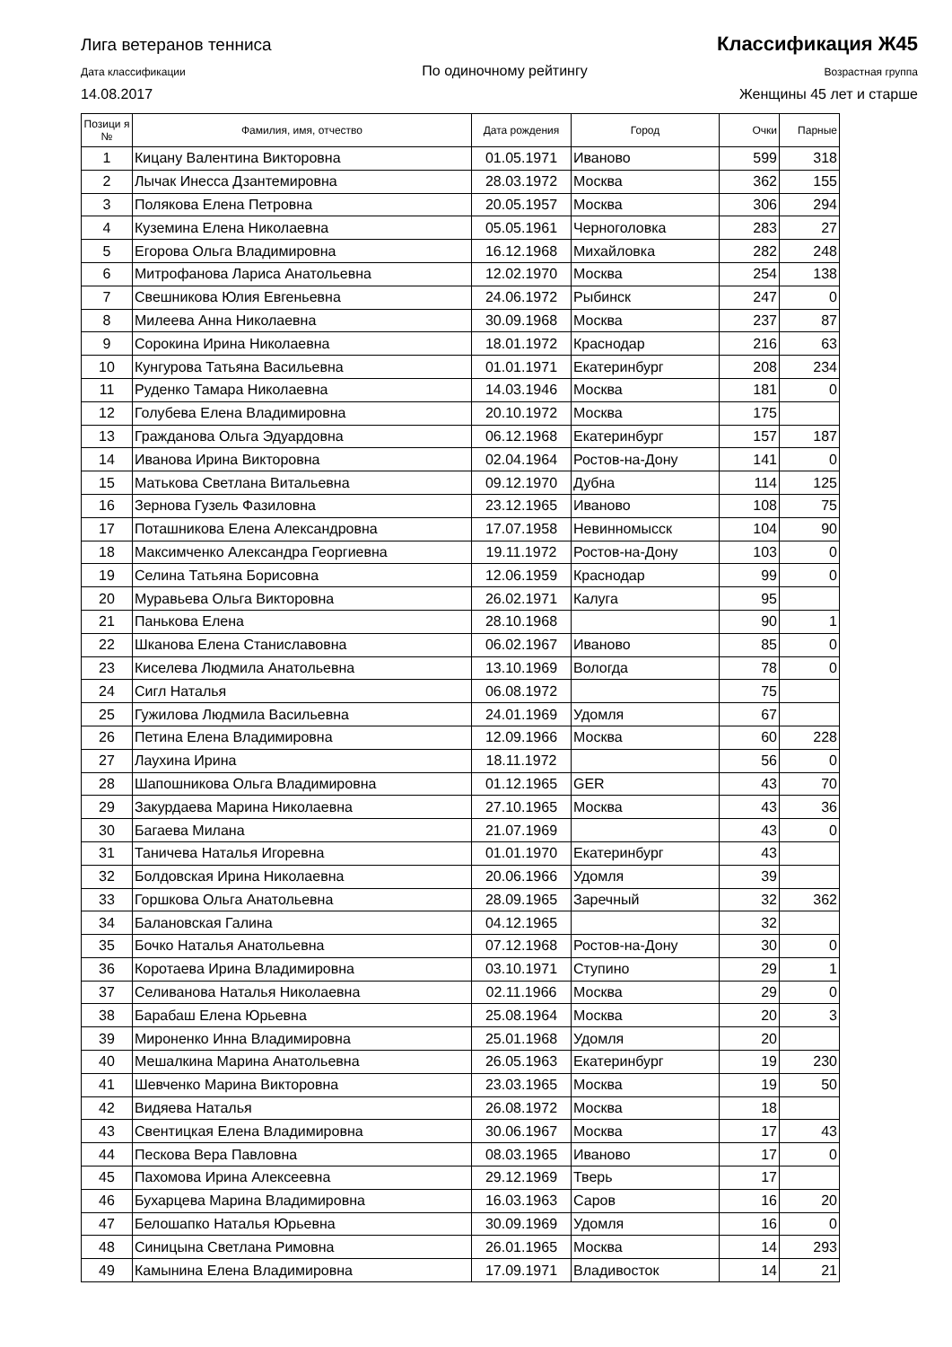Лига ветеранов тенниса Классификация Ж45
Дата классификации По одиночному рейтингу Возрастная группа
14.08.2017 Женщины 45 лет и старше
| Позици я № | Фамилия, имя, отчество | Дата рождения | Город | Очки | Парные |
| --- | --- | --- | --- | --- | --- |
| 1 | Кицану Валентина Викторовна | 01.05.1971 | Иваново | 599 | 318 |
| 2 | Лычак Инесса Дзантемировна | 28.03.1972 | Москва | 362 | 155 |
| 3 | Полякова Елена Петровна | 20.05.1957 | Москва | 306 | 294 |
| 4 | Куземина Елена Николаевна | 05.05.1961 | Черноголовка | 283 | 27 |
| 5 | Егорова Ольга Владимировна | 16.12.1968 | Михайловка | 282 | 248 |
| 6 | Митрофанова Лариса Анатольевна | 12.02.1970 | Москва | 254 | 138 |
| 7 | Свешникова Юлия Евгеньевна | 24.06.1972 | Рыбинск | 247 | 0 |
| 8 | Милеева Анна Николаевна | 30.09.1968 | Москва | 237 | 87 |
| 9 | Сорокина Ирина Николаевна | 18.01.1972 | Краснодар | 216 | 63 |
| 10 | Кунгурова Татьяна Васильевна | 01.01.1971 | Екатеринбург | 208 | 234 |
| 11 | Руденко Тамара Николаевна | 14.03.1946 | Москва | 181 | 0 |
| 12 | Голубева Елена Владимировна | 20.10.1972 | Москва | 175 | |
| 13 | Гражданова Ольга Эдуардовна | 06.12.1968 | Екатеринбург | 157 | 187 |
| 14 | Иванова Ирина Викторовна | 02.04.1964 | Ростов-на-Дону | 141 | 0 |
| 15 | Матькова Светлана Витальевна | 09.12.1970 | Дубна | 114 | 125 |
| 16 | Зернова Гузель Фазиловна | 23.12.1965 | Иваново | 108 | 75 |
| 17 | Поташникова Елена Александровна | 17.07.1958 | Невинномысск | 104 | 90 |
| 18 | Максимченко Александра Георгиевна | 19.11.1972 | Ростов-на-Дону | 103 | 0 |
| 19 | Селина Татьяна Борисовна | 12.06.1959 | Краснодар | 99 | 0 |
| 20 | Муравьева Ольга Викторовна | 26.02.1971 | Калуга | 95 | |
| 21 | Панькова Елена | 28.10.1968 | | 90 | 1 |
| 22 | Шканова Елена Станиславовна | 06.02.1967 | Иваново | 85 | 0 |
| 23 | Киселева Людмила Анатольевна | 13.10.1969 | Вологда | 78 | 0 |
| 24 | Сигл Наталья | 06.08.1972 | | 75 | |
| 25 | Гужилова Людмила Васильевна | 24.01.1969 | Удомля | 67 | |
| 26 | Петина Елена Владимировна | 12.09.1966 | Москва | 60 | 228 |
| 27 | Лаухина Ирина | 18.11.1972 | | 56 | 0 |
| 28 | Шапошникова Ольга Владимировна | 01.12.1965 | GER | 43 | 70 |
| 29 | Закурдаева Марина Николаевна | 27.10.1965 | Москва | 43 | 36 |
| 30 | Багаева Милана | 21.07.1969 | | 43 | 0 |
| 31 | Таничева Наталья Игоревна | 01.01.1970 | Екатеринбург | 43 | |
| 32 | Болдовская Ирина Николаевна | 20.06.1966 | Удомля | 39 | |
| 33 | Горшкова Ольга Анатольевна | 28.09.1965 | Заречный | 32 | 362 |
| 34 | Балановская Галина | 04.12.1965 | | 32 | |
| 35 | Бочко Наталья Анатольевна | 07.12.1968 | Ростов-на-Дону | 30 | 0 |
| 36 | Коротаева Ирина Владимировна | 03.10.1971 | Ступино | 29 | 1 |
| 37 | Селиванова Наталья Николаевна | 02.11.1966 | Москва | 29 | 0 |
| 38 | Барабаш Елена Юрьевна | 25.08.1964 | Москва | 20 | 3 |
| 39 | Мироненко Инна Владимировна | 25.01.1968 | Удомля | 20 | |
| 40 | Мешалкина Марина Анатольевна | 26.05.1963 | Екатеринбург | 19 | 230 |
| 41 | Шевченко Марина Викторовна | 23.03.1965 | Москва | 19 | 50 |
| 42 | Видяева Наталья | 26.08.1972 | Москва | 18 | |
| 43 | Свентицкая Елена Владимировна | 30.06.1967 | Москва | 17 | 43 |
| 44 | Пескова Вера Павловна | 08.03.1965 | Иваново | 17 | 0 |
| 45 | Пахомова Ирина Алексеевна | 29.12.1969 | Тверь | 17 | |
| 46 | Бухарцева Марина Владимировна | 16.03.1963 | Саров | 16 | 20 |
| 47 | Белошапко Наталья Юрьевна | 30.09.1969 | Удомля | 16 | 0 |
| 48 | Синицына Светлана Римовна | 26.01.1965 | Москва | 14 | 293 |
| 49 | Камынина Елена Владимировна | 17.09.1971 | Владивосток | 14 | 21 |